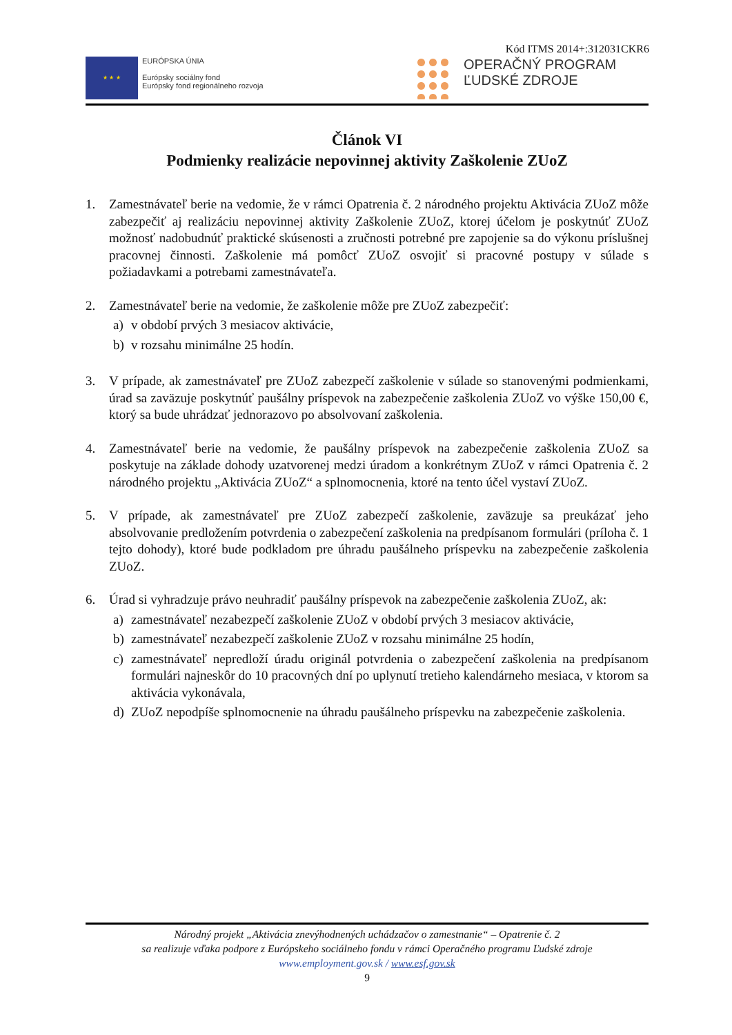Kód ITMS 2014+:312031CKR6
★ ★ ★
EURÓPSKA ÚNIA
Európsky sociálny fond
Európsky fond regionálneho rozvoja
OPERAČNÝ PROGRAM
ĽUDSKÉ ZDROJE
Článok VI
Podmienky realizácie nepovinnej aktivity Zaškolenie ZUoZ
1. Zamestnávateľ berie na vedomie, že v rámci Opatrenia č. 2 národného projektu Aktivácia ZUoZ môže zabezpečiť aj realizáciu nepovinnej aktivity Zaškolenie ZUoZ, ktorej účelom je poskytnúť ZUoZ možnosť nadobudnúť praktické skúsenosti a zručnosti potrebné pre zapojenie sa do výkonu príslušnej pracovnej činnosti. Zaškolenie má pomôcť ZUoZ osvojiť si pracovné postupy v súlade s požiadavkami a potrebami zamestnávateľa.
2. Zamestnávateľ berie na vedomie, že zaškolenie môže pre ZUoZ zabezpečiť:
a) v období prvých 3 mesiacov aktivácie,
b) v rozsahu minimálne 25 hodín.
3. V prípade, ak zamestnávateľ pre ZUoZ zabezpečí zaškolenie v súlade so stanovenými podmienkami, úrad sa zaväzuje poskytnúť paušálny príspevok na zabezpečenie zaškolenia ZUoZ vo výške 150,00 €, ktorý sa bude uhrádzať jednorazovo po absolvovaní zaškolenia.
4. Zamestnávateľ berie na vedomie, že paušálny príspevok na zabezpečenie zaškolenia ZUoZ sa poskytuje na základe dohody uzatvorenej medzi úradom a konkrétnym ZUoZ v rámci Opatrenia č. 2 národného projektu „Aktivácia ZUoZ“ a splnomocnenia, ktoré na tento účel vystaví ZUoZ.
5. V prípade, ak zamestnávateľ pre ZUoZ zabezpečí zaškolenie, zaväzuje sa preukázať jeho absolvovanie predložením potvrdenia o zabezpečení zaškolenia na predpísanom formulári (príloha č. 1 tejto dohody), ktoré bude podkladom pre úhradu paušálneho príspevku na zabezpečenie zaškolenia ZUoZ.
6. Úrad si vyhradzuje právo neuhradiť paušálny príspevok na zabezpečenie zaškolenia ZUoZ, ak:
a) zamestnávateľ nezabezpečí zaškolenie ZUoZ v období prvých 3 mesiacov aktivácie,
b) zamestnávateľ nezabezpečí zaškolenie ZUoZ v rozsahu minimálne 25 hodín,
c) zamestnávateľ nepredloží úradu originál potvrdenia o zabezpečení zaškolenia na predpísanom formulári najneskôr do 10 pracovných dní po uplynutí tretieho kalendárneho mesiaca, v ktorom sa aktivácia vykonávala,
d) ZUoZ nepodpíše splnomocnenie na úhradu paušálneho príspevku na zabezpečenie zaškolenia.
Národný projekt „Aktivácia znevýhodnených uchádzačov o zamestnanie“ – Opatrenie č. 2
sa realizuje vďaka podpore z Európskeho sociálneho fondu v rámci Operačného programu Ľudské zdroje
www.employment.gov.sk / www.esf.gov.sk
9